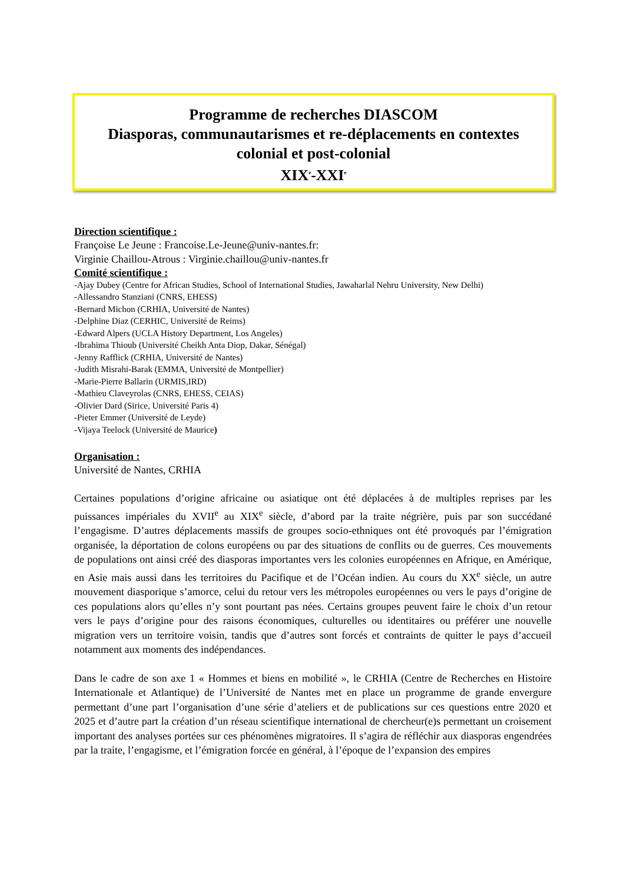Programme de recherches DIASCOM
Diasporas, communautarismes et re-déplacements en contextes colonial et post-colonial
XIX<sup>e</sup>-XXI<sup>e</sup>
Direction scientifique :
Françoise Le Jeune : Francoise.Le-Jeune@univ-nantes.fr:
Virginie Chaillou-Atrous : Virginie.chaillou@univ-nantes.fr
Comité scientifique :
-Ajay Dubey (Centre for African Studies, School of International Studies, Jawaharlal Nehru University, New Delhi)
-Allessandro Stanziani (CNRS, EHESS)
-Bernard Michon (CRHIA, Université de Nantes)
-Delphine Diaz (CERHIC, Université de Reims)
-Edward Alpers (UCLA History Department, Los Angeles)
-Ibrahima Thioub (Université Cheikh Anta Diop, Dakar, Sénégal)
-Jenny Rafflick (CRHIA, Université de Nantes)
-Judith Misrahi-Barak (EMMA, Université de Montpellier)
-Marie-Pierre Ballarin (URMIS,IRD)
-Mathieu Claveyrolas (CNRS, EHESS, CEIAS)
-Olivier Dard (Sirice, Université Paris 4)
-Pieter Emmer (Université de Leyde)
-Vijaya Teelock (Université de Maurice)
Organisation :
Université de Nantes, CRHIA
Certaines populations d’origine africaine ou asiatique ont été déplacées à de multiples reprises par les puissances impériales du XVII<sup>e</sup> au XIX<sup>e</sup> siècle, d’abord par la traite négrière, puis par son succédané l’engagisme. D’autres déplacements massifs de groupes socio-ethniques ont été provoqués par l’émigration organisée, la déportation de colons européens ou par des situations de conflits ou de guerres. Ces mouvements de populations ont ainsi créé des diasporas importantes vers les colonies européennes en Afrique, en Amérique, en Asie mais aussi dans les territoires du Pacifique et de l’Océan indien. Au cours du XX<sup>e</sup> siècle, un autre mouvement diasporique s’amorce, celui du retour vers les métropoles européennes ou vers le pays d’origine de ces populations alors qu’elles n’y sont pourtant pas nées. Certains groupes peuvent faire le choix d’un retour vers le pays d’origine pour des raisons économiques, culturelles ou identitaires ou préférer une nouvelle migration vers un territoire voisin, tandis que d’autres sont forcés et contraints de quitter le pays d’accueil notamment aux moments des indépendances.
Dans le cadre de son axe 1 « Hommes et biens en mobilité », le CRHIA (Centre de Recherches en Histoire Internationale et Atlantique) de l’Université de Nantes met en place un programme de grande envergure permettant d’une part l’organisation d’une série d’ateliers et de publications sur ces questions entre 2020 et 2025 et d’autre part la création d’un réseau scientifique international de chercheur(e)s permettant un croisement important des analyses portées sur ces phénomènes migratoires. Il s’agira de réfléchir aux diasporas engendrées par la traite, l’engagisme, et l’émigration forcée en général, à l’époque de l’expansion des empires